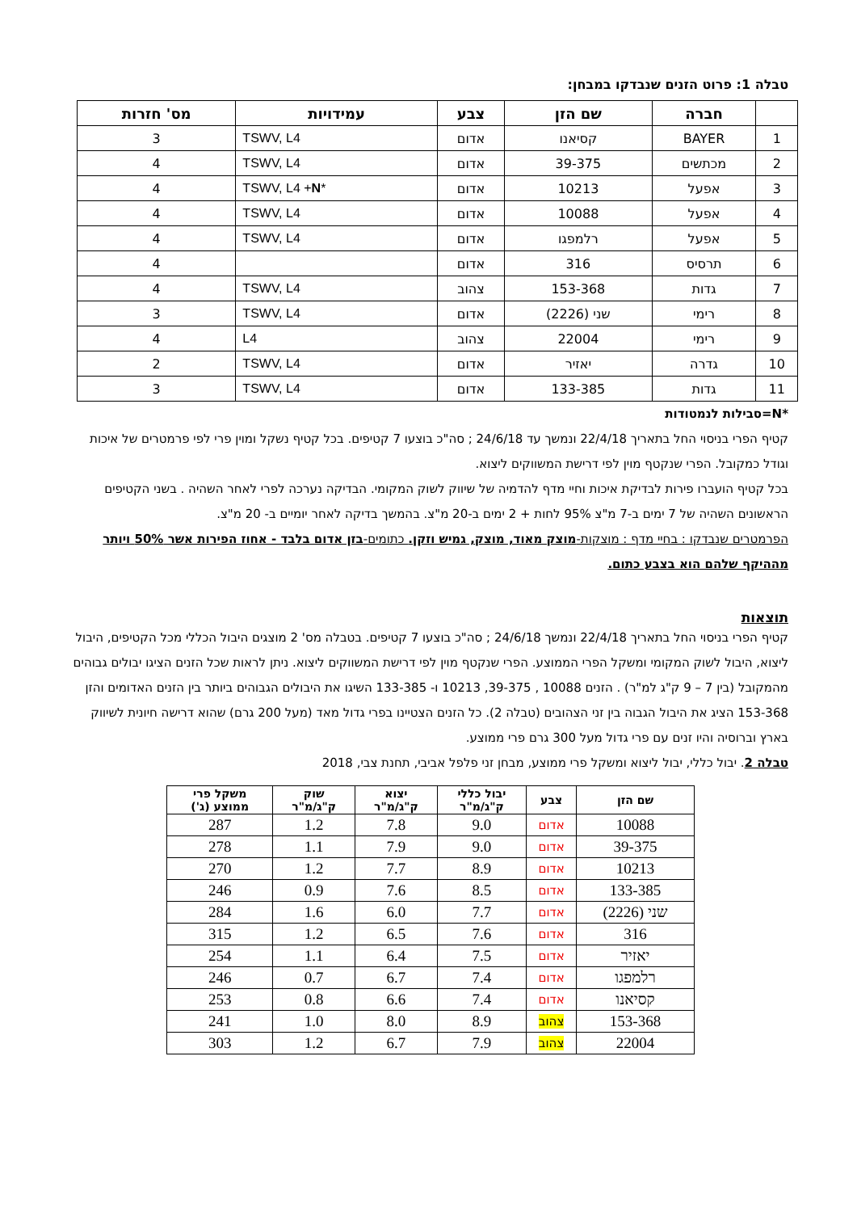טבלה 1: פרוט הזנים שנבדקו במבחן:
| | חברה | שם הזן | צבע | עמידויות | מס' חזרות |
| --- | --- | --- | --- | --- | --- |
| 1 | BAYER | קסיאנו | אדום | TSWV, L4 | 3 |
| 2 | מכתשים | 39-375 | אדום | TSWV, L4 | 4 |
| 3 | אפעל | 10213 | אדום | TSWV, L4 + N * | 4 |
| 4 | אפעל | 10088 | אדום | TSWV, L4 | 4 |
| 5 | אפעל | רלמפגו | אדום | TSWV, L4 | 4 |
| 6 | תרסיס | 316 | אדום | | 4 |
| 7 | גדות | 153-368 | צהוב | TSWV, L4 | 4 |
| 8 | רימי | שני (2226) | אדום | TSWV, L4 | 3 |
| 9 | רימי | 22004 | צהוב | L4 | 4 |
| 10 | גדרה | יאזיר | אדום | TSWV, L4 | 2 |
| 11 | גדות | 133-385 | אדום | TSWV, L4 | 3 |
*N=סבילות לנמטודות
קטיף הפרי בניסוי החל בתאריך 22/4/18 ונמשך עד 24/6/18 ; סה"כ בוצעו 7 קטיפים. בכל קטיף נשקל ומוין פרי לפי פרמטרים של איכות וגודל כמקובל. הפרי שנקטף מוין לפי דרישת המשווקים ליצוא.
בכל קטיף הועברו פירות לבדיקת איכות וחיי מדף להדמיה של שיווק לשוק המקומי. הבדיקה נערכה לפרי לאחר השהיה . בשני הקטיפים הראשונים השהיה של 7 ימים ב-7 מ"צ 95% לחות + 2 ימים ב-20 מ"צ. בהמשך בדיקה לאחר יומיים ב- 20 מ"צ.
הפרמטרים שנבדקו : בחיי מדף : מוצקות-מוצק מאוד, מוצק, גמיש וזקן. כתומים-בזן אדום בלבד - אחוז הפירות אשר 50% ויותר מההיקף שלהם הוא בצבע כתום.
תוצאות
קטיף הפרי בניסוי החל בתאריך 22/4/18 ונמשך 24/6/18 ; סה"כ בוצעו 7 קטיפים. בטבלה מס' 2 מוצגים היבול הכללי מכל הקטיפים, היבול ליצוא, היבול לשוק המקומי ומשקל הפרי הממוצע. הפרי שנקטף מוין לפי דרישת המשווקים ליצוא. ניתן לראות שכל הזנים הציגו יבולים גבוהים מהמקובל (בין 7 – 9 ק"ג למ"ר) . הזנים 10088 , 39-375, 10213 ו- 133-385 השיגו את היבולים הגבוהים ביותר בין הזנים האדומים והזן 153-368 הציג את היבול הגבוה בין זני הצהובים (טבלה 2). כל הזנים הצטיינו בפרי גדול מאד (מעל 200 גרם) שהוא דרישה חיונית לשיווק בארץ וברוסיה והיו זנים עם פרי גדול מעל 300 גרם פרי ממוצע.
טבלה 2. יבול כללי, יבול ליצוא ומשקל פרי ממוצע, מבחן זני פלפל אביבי, תחנת צבי, 2018
| שם הזן | צבע | יבול כללי ק"ג/מ"ר | יצוא ק"ג/מ"ר | שוק ק"ג/מ"ר | משקל פרי ממוצע (ג') |
| --- | --- | --- | --- | --- | --- |
| 10088 | אדום | 9.0 | 7.8 | 1.2 | 287 |
| 39-375 | אדום | 9.0 | 7.9 | 1.1 | 278 |
| 10213 | אדום | 8.9 | 7.7 | 1.2 | 270 |
| 133-385 | אדום | 8.5 | 7.6 | 0.9 | 246 |
| שני (2226) | אדום | 7.7 | 6.0 | 1.6 | 284 |
| 316 | אדום | 7.6 | 6.5 | 1.2 | 315 |
| יאזיר | אדום | 7.5 | 6.4 | 1.1 | 254 |
| רלמפגו | אדום | 7.4 | 6.7 | 0.7 | 246 |
| קסיאנו | אדום | 7.4 | 6.6 | 0.8 | 253 |
| 153-368 | צהוב | 8.9 | 8.0 | 1.0 | 241 |
| 22004 | צהוב | 7.9 | 6.7 | 1.2 | 303 |